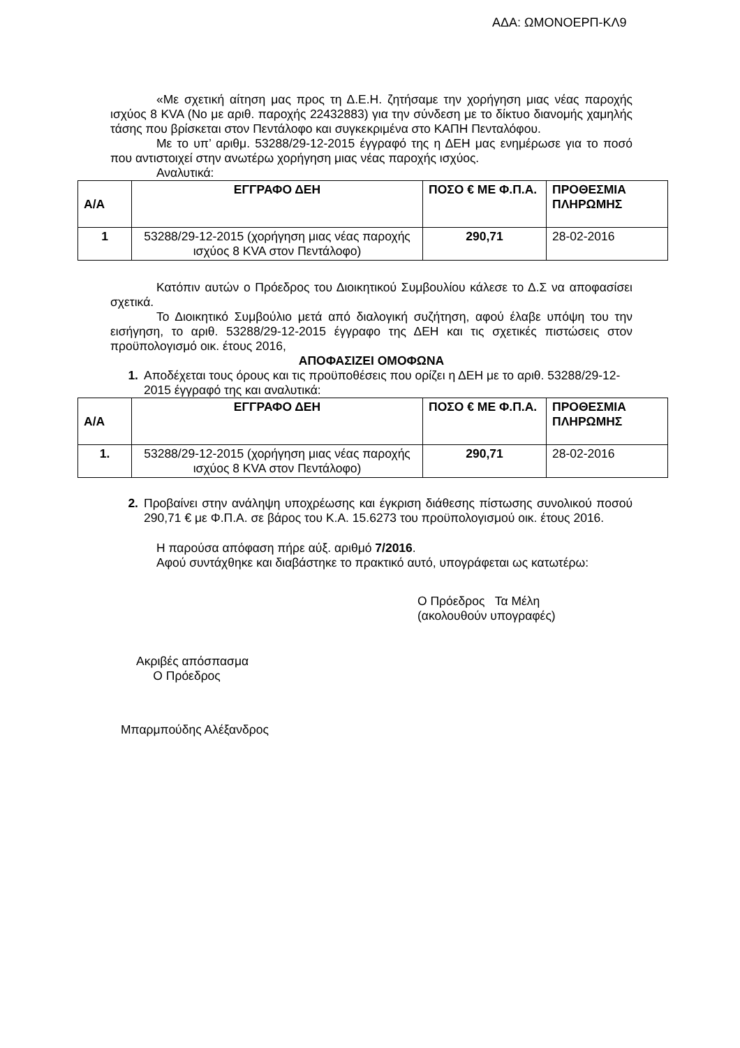ΑΔΑ: ΩΜΟΝΟΕΡΠ-ΚΛ9
«Με σχετική αίτηση μας προς τη Δ.Ε.Η. ζητήσαμε την χορήγηση μιας νέας παροχής ισχύος 8 KVA (Νο με αριθ. παροχής 22432883) για την σύνδεση με το δίκτυο διανομής χαμηλής τάσης που βρίσκεται στον Πεντάλοφο και συγκεκριμένα στο ΚΑΠΗ Πενταλόφου.
Με το υπ’ αριθμ. 53288/29-12-2015 έγγραφό της η ΔΕΗ μας ενημέρωσε για το ποσό που αντιστοιχεί στην ανωτέρω χορήγηση μιας νέας παροχής ισχύος.
Αναλυτικά:
| Α/Α | ΕΓΓΡΑΦΟ ΔΕΗ | ΠΟΣΟ € ΜΕ Φ.Π.Α. | ΠΡΟΘΕΣΜΙΑ ΠΛΗΡΩΜΗΣ |
| 1 | 53288/29-12-2015 (χορήγηση μιας νέας παροχής ισχύος 8 KVA στον Πεντάλοφο) | 290,71 | 28-02-2016 |
Κατόπιν αυτών ο Πρόεδρος του Διοικητικού Συμβουλίου κάλεσε το Δ.Σ να αποφασίσει σχετικά.
Το Διοικητικό Συμβούλιο μετά από διαλογική συζήτηση, αφού έλαβε υπόψη του την εισήγηση, το αριθ. 53288/29-12-2015 έγγραφο της ΔΕΗ και τις σχετικές πιστώσεις στον προϋπολογισμό οικ. έτους 2016,
ΑΠΟΦΑΣΙΖΕΙ ΟΜΟΦΩΝΑ
1. Αποδέχεται τους όρους και τις προϋποθέσεις που ορίζει η ΔΕΗ με το αριθ. 53288/29-12-2015 έγγραφό της και αναλυτικά:
| Α/Α | ΕΓΓΡΑΦΟ ΔΕΗ | ΠΟΣΟ € ΜΕ Φ.Π.Α. | ΠΡΟΘΕΣΜΙΑ ΠΛΗΡΩΜΗΣ |
| 1. | 53288/29-12-2015 (χορήγηση μιας νέας παροχής ισχύος 8 KVA στον Πεντάλοφο) | 290,71 | 28-02-2016 |
2. Προβαίνει στην ανάληψη υποχρέωσης και έγκριση διάθεσης πίστωσης συνολικού ποσού 290,71 € με Φ.Π.Α. σε βάρος του Κ.Α. 15.6273 του προϋπολογισμού οικ. έτους 2016.
Η παρούσα απόφαση πήρε αύξ. αριθμό 7/2016.
Αφού συντάχθηκε και διαβάστηκε το πρακτικό αυτό, υπογράφεται ως κατωτέρω:
Ο Πρόεδρος Τα Μέλη
(ακολουθούν υπογραφές)
Ακριβές απόσπασμα
Ο Πρόεδρος
Μπαρμπούδης Αλέξανδρος